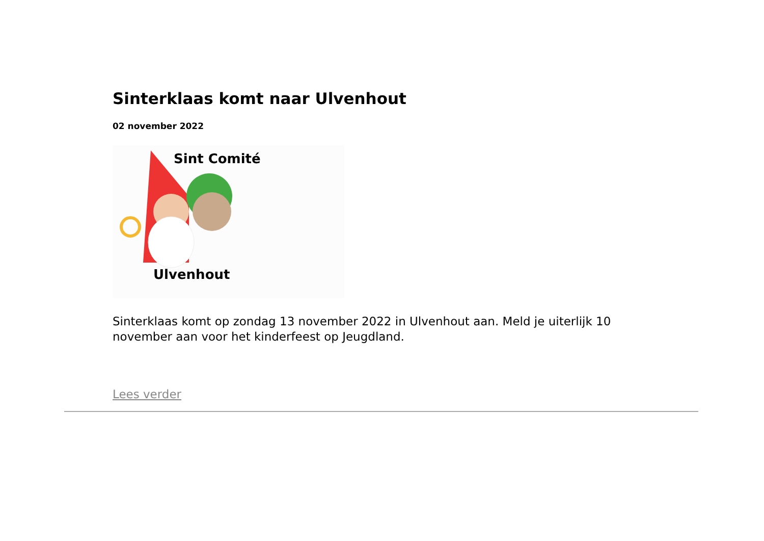Sinterklaas komt naar Ulvenhout
02 november 2022
Sint Comité
Ulvenhout
Sinterklaas komt op zondag 13 november 2022 in Ulvenhout aan. Meld je uiterlijk 10 november aan voor het kinderfeest op Jeugdland.
Lees verder